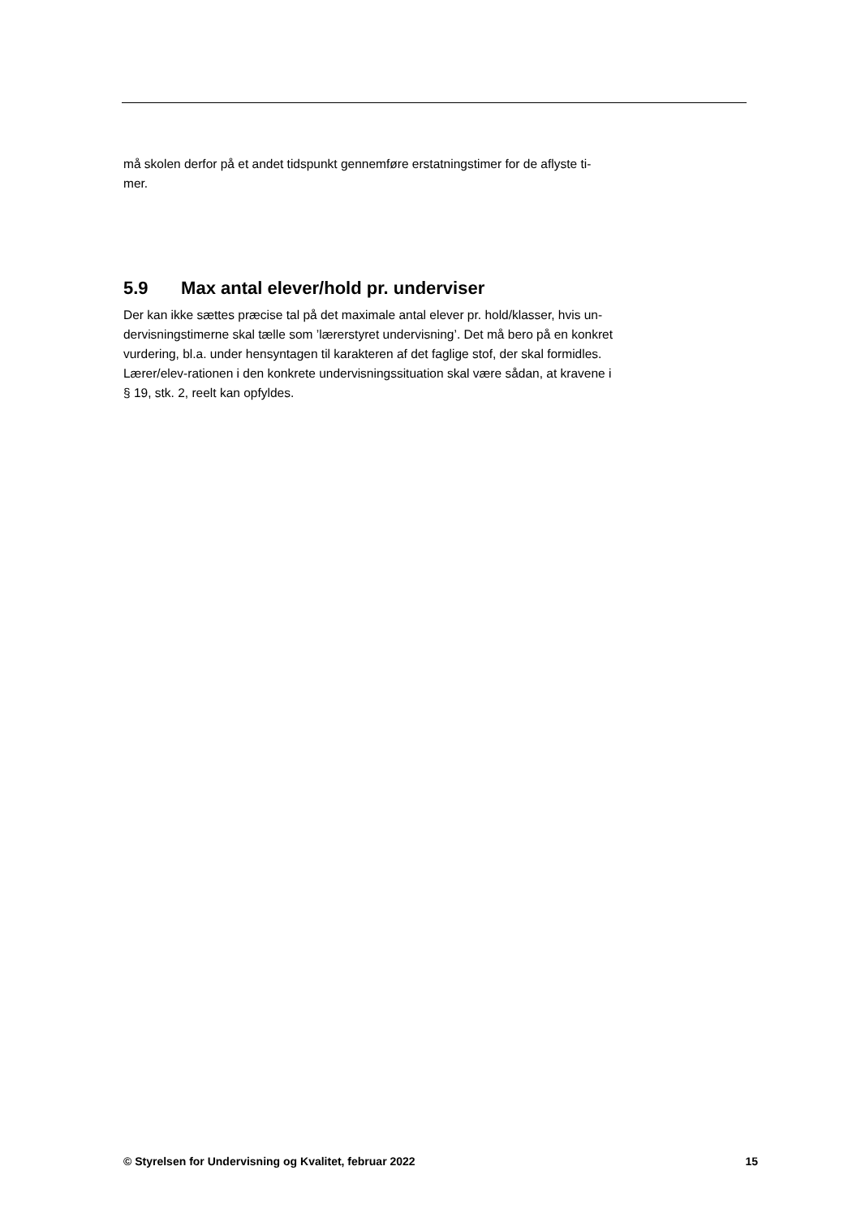må skolen derfor på et andet tidspunkt gennemføre erstatningstimer for de aflyste ti-
mer.
5.9 Max antal elever/hold pr. underviser
Der kan ikke sættes præcise tal på det maximale antal elever pr. hold/klasser, hvis un-
dervisningstimerne skal tælle som ’lærerstyret undervisning’. Det må bero på en konkret
vurdering, bl.a. under hensyntagen til karakteren af det faglige stof, der skal formidles.
Lærer/elev-rationen i den konkrete undervisningssituation skal være sådan, at kravene i
§ 19, stk. 2, reelt kan opfyldes.
© Styrelsen for Undervisning og Kvalitet, februar 2022 15